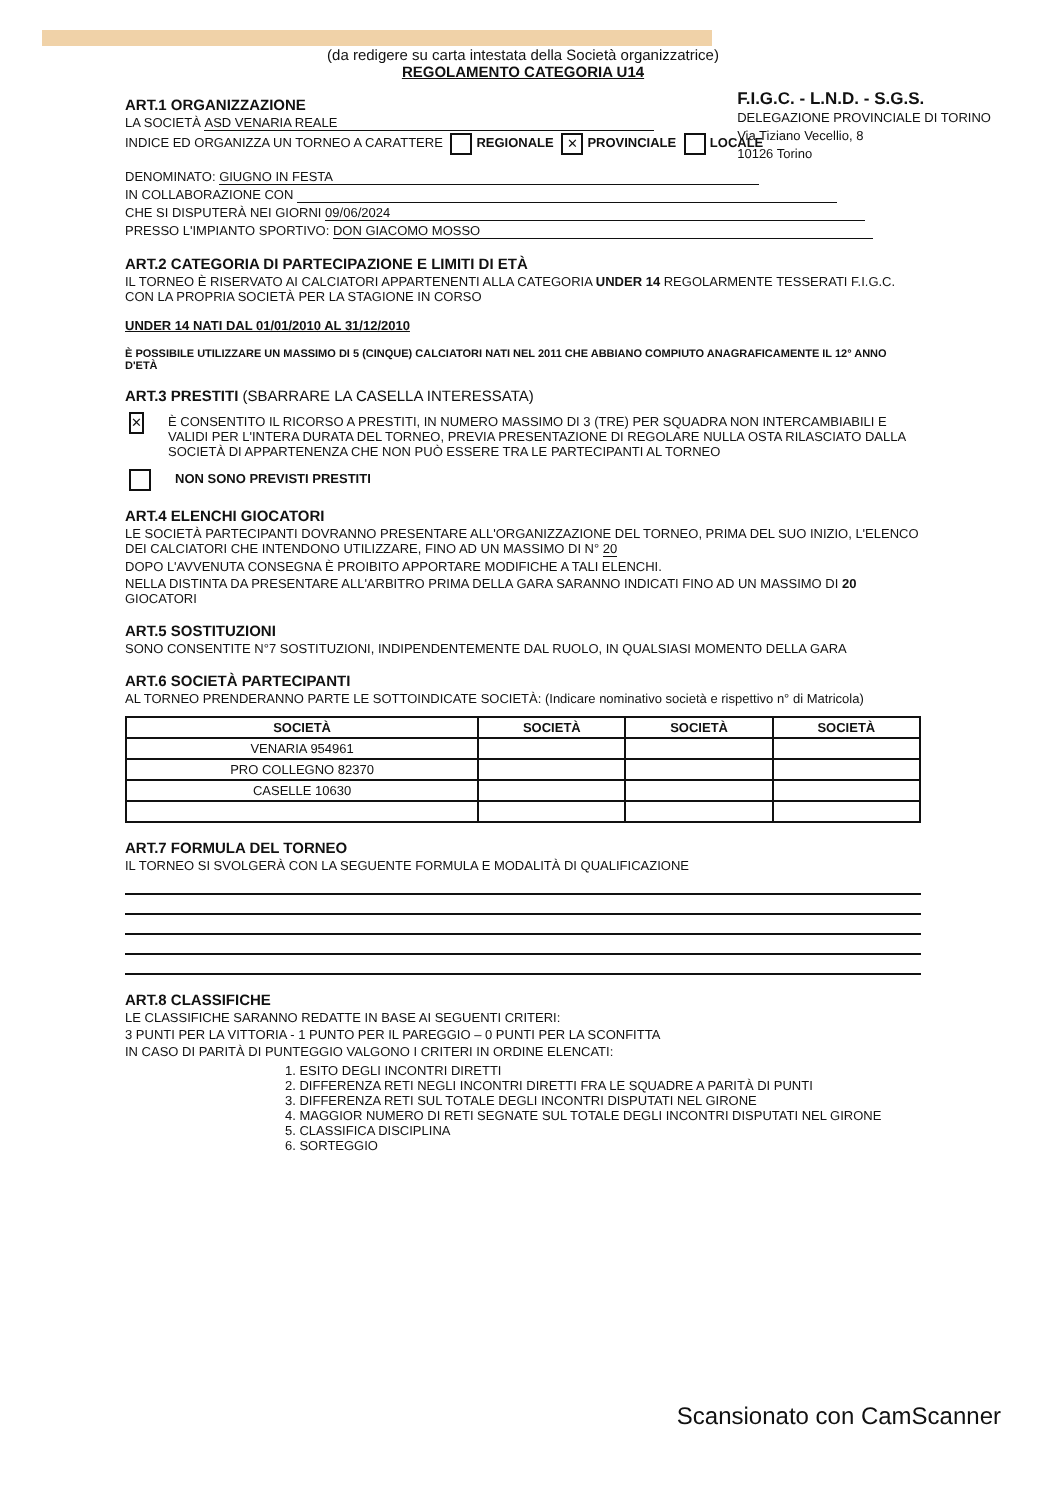F.I.G.C. - L.N.D. - S.G.S.
DELEGAZIONE PROVINCIALE DI TORINO
Via Tiziano Vecellio, 8
10126 Torino
(da redigere su carta intestata della Società organizzatrice)
REGOLAMENTO CATEGORIA U14
ART.1 ORGANIZZAZIONE
LA SOCIETÀ ASD VENARIA REALE
INDICE ED ORGANIZZA UN TORNEO A CARATTERE REGIONALE ✕ PROVINCIALE LOCALE
DENOMINATO: GIUGNO IN FESTA
IN COLLABORAZIONE CON
CHE SI DISPUTERÀ NEI GIORNI 09/06/2024
PRESSO L'IMPIANTO SPORTIVO: DON GIACOMO MOSSO
ART.2 CATEGORIA DI PARTECIPAZIONE E LIMITI DI ETÀ
IL TORNEO È RISERVATO AI CALCIATORI APPARTENENTI ALLA CATEGORIA UNDER 14 REGOLARMENTE TESSERATI F.I.G.C. CON LA PROPRIA SOCIETÀ PER LA STAGIONE IN CORSO
UNDER 14 NATI DAL 01/01/2010 AL 31/12/2010
È POSSIBILE UTILIZZARE UN MASSIMO DI 5 (CINQUE) CALCIATORI NATI NEL 2011 CHE ABBIANO COMPIUTO ANAGRAFICAMENTE IL 12° ANNO D'ETÀ
ART.3 PRESTITI (SBARRARE LA CASELLA INTERESSATA)
✕
È CONSENTITO IL RICORSO A PRESTITI, IN NUMERO MASSIMO DI 3 (TRE) PER SQUADRA NON INTERCAMBIABILI E VALIDI PER L'INTERA DURATA DEL TORNEO, PREVIA PRESENTAZIONE DI REGOLARE NULLA OSTA RILASCIATO DALLA SOCIETÀ DI APPARTENENZA CHE NON PUÒ ESSERE TRA LE PARTECIPANTI AL TORNEO
NON SONO PREVISTI PRESTITI
ART.4 ELENCHI GIOCATORI
LE SOCIETÀ PARTECIPANTI DOVRANNO PRESENTARE ALL'ORGANIZZAZIONE DEL TORNEO, PRIMA DEL SUO INIZIO, L'ELENCO DEI CALCIATORI CHE INTENDONO UTILIZZARE, FINO AD UN MASSIMO DI N° 20
DOPO L'AVVENUTA CONSEGNA È PROIBITO APPORTARE MODIFICHE A TALI ELENCHI.
NELLA DISTINTA DA PRESENTARE ALL'ARBITRO PRIMA DELLA GARA SARANNO INDICATI FINO AD UN MASSIMO DI 20 GIOCATORI
ART.5 SOSTITUZIONI
SONO CONSENTITE N°7 SOSTITUZIONI, INDIPENDENTEMENTE DAL RUOLO, IN QUALSIASI MOMENTO DELLA GARA
ART.6 SOCIETÀ PARTECIPANTI
AL TORNEO PRENDERANNO PARTE LE SOTTOINDICATE SOCIETÀ: (Indicare nominativo società e rispettivo n° di Matricola)
| SOCIETÀ | SOCIETÀ | SOCIETÀ | SOCIETÀ |
| --- | --- | --- | --- |
| VENARIA 954961 | | | |
| PRO COLLEGNO 82370 | | | |
| CASELLE 10630 | | | |
ART.7 FORMULA DEL TORNEO
IL TORNEO SI SVOLGERÀ CON LA SEGUENTE FORMULA E MODALITÀ DI QUALIFICAZIONE
ART.8 CLASSIFICHE
LE CLASSIFICHE SARANNO REDATTE IN BASE AI SEGUENTI CRITERI:
3 PUNTI PER LA VITTORIA - 1 PUNTO PER IL PAREGGIO – 0 PUNTI PER LA SCONFITTA
IN CASO DI PARITÀ DI PUNTEGGIO VALGONO I CRITERI IN ORDINE ELENCATI:
1. ESITO DEGLI INCONTRI DIRETTI
2. DIFFERENZA RETI NEGLI INCONTRI DIRETTI FRA LE SQUADRE A PARITÀ DI PUNTI
3. DIFFERENZA RETI SUL TOTALE DEGLI INCONTRI DISPUTATI NEL GIRONE
4. MAGGIOR NUMERO DI RETI SEGNATE SUL TOTALE DEGLI INCONTRI DISPUTATI NEL GIRONE
5. CLASSIFICA DISCIPLINA
6. SORTEGGIO
Scansionato con CamScanner